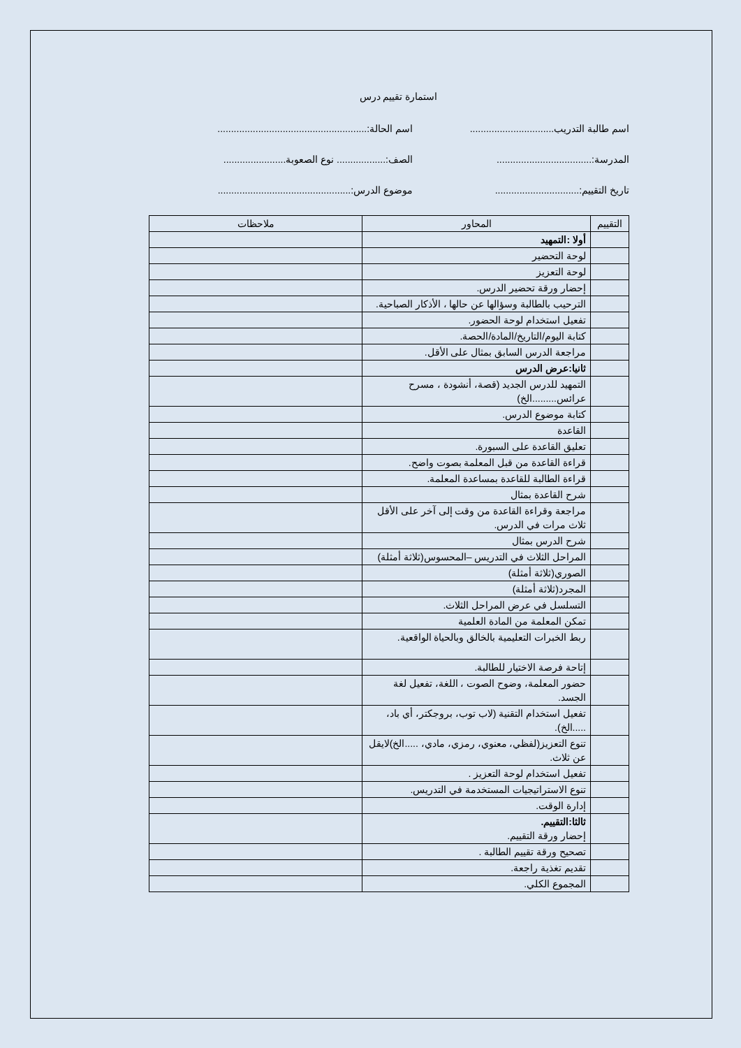استمارة تقييم درس
اسم طالبة التدريب...............................
اسم الحالة:.......................................................
المدرسة:...................................
الصف:.................. نوع الصعوبة.......................
تاريخ التقييم:...............................
موضوع الدرس:.................................................
| التقييم | المحاور | ملاحظات |
| --- | --- | --- |
| | أولا :التمهيد | |
| | لوحة التحضير | |
| | لوحة التعزيز | |
| | إحضار ورقة تحضير الدرس. | |
| | الترحيب بالطالبة وسؤالها عن حالها ، الأذكار الصباحية. | |
| | تفعيل استخدام لوحة الحضور. | |
| | كتابة اليوم/التاريخ/المادة/الحصة. | |
| | مراجعة الدرس السابق بمثال على الأقل. | |
| | ثانيا:عرض الدرس | |
| | التمهيد للدرس الجديد (قصة، أنشودة ، مسرح عرائس.........الخ) | |
| | كتابة موضوع الدرس. | |
| | القاعدة | |
| | تعليق القاعدة على السبورة. | |
| | قراءة القاعدة من قبل المعلمة بصوت واضح. | |
| | قراءة الطالبة للقاعدة بمساعدة المعلمة. | |
| | شرح القاعدة بمثال | |
| | مراجعة وقراءة القاعدة من وقت إلى آخر على الأقل ثلاث مرات في الدرس. | |
| | شرح الدرس بمثال | |
| | المراحل الثلاث في التدريس –المحسوس(ثلاثة أمثلة) | |
| | الصوري(ثلاثة أمثلة) | |
| | المجرد(ثلاثة أمثلة) | |
| | التسلسل في عرض المراحل الثلاث. | |
| | تمكن المعلمة من المادة العلمية | |
| | ربط الخبرات التعليمية بالخالق وبالحياة الواقعية. | |
| | إتاحة فرصة الاختيار للطالبة. | |
| | حضور المعلمة، وضوح الصوت ، اللغة، تفعيل لغة الجسد. | |
| | تفعيل استخدام التقنية (لاب توب، بروجكتر، أي باد، .....الخ). | |
| | تنوع التعزيز(لفظي، معنوي، رمزي، مادي، .....الخ)لايقل عن ثلاث. | |
| | تفعيل استخدام لوحة التعزيز . | |
| | تنوع الاستراتيجيات المستخدمة في التدريس. | |
| | إدارة الوقت. | |
| | ثالثا:التقييم. إحضار ورقة التقييم. | |
| | تصحيح ورقة تقييم الطالبة . | |
| | تقديم تغذية راجعة. | |
| | المجموع الكلي. | |